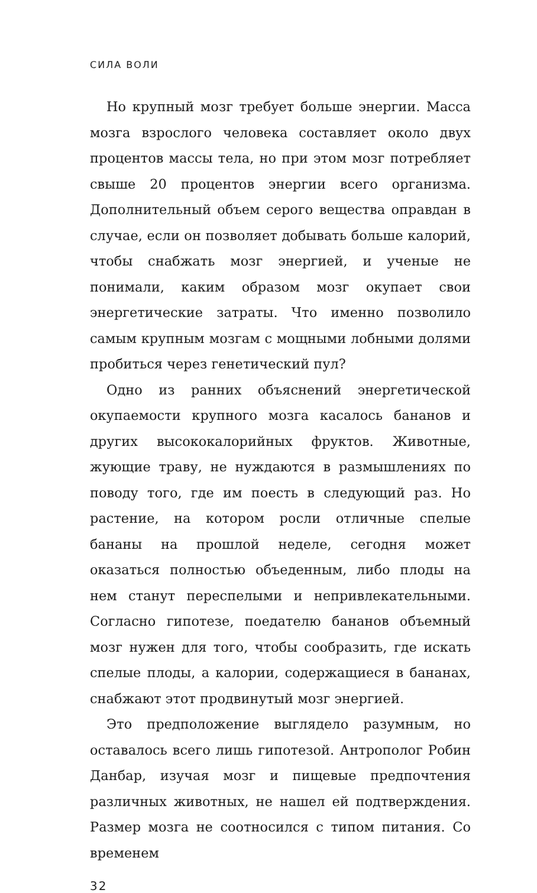СИЛА ВОЛИ
Но крупный мозг требует больше энергии. Масса мозга взрослого человека составляет около двух процентов массы тела, но при этом мозг потребляет свыше 20 процентов энергии всего организма. Дополнительный объем серого вещества оправдан в случае, если он позволяет добывать больше калорий, чтобы снабжать мозг энергией, и ученые не понимали, каким образом мозг окупает свои энергетические затраты. Что именно позволило самым крупным мозгам с мощными лобными долями пробиться через генетический пул?
Одно из ранних объяснений энергетической окупаемости крупного мозга касалось бананов и других высококалорийных фруктов. Животные, жующие траву, не нуждаются в размышлениях по поводу того, где им поесть в следующий раз. Но растение, на котором росли отличные спелые бананы на прошлой неделе, сегодня может оказаться полностью объеденным, либо плоды на нем станут переспелыми и непривлекательными. Согласно гипотезе, поедателю бананов объемный мозг нужен для того, чтобы сообразить, где искать спелые плоды, а калории, содержащиеся в бананах, снабжают этот продвинутый мозг энергией.
Это предположение выглядело разумным, но оставалось всего лишь гипотезой. Антрополог Робин Данбар, изучая мозг и пищевые предпочтения различных животных, не нашел ей подтверждения. Размер мозга не соотносился с типом питания. Со временем
32